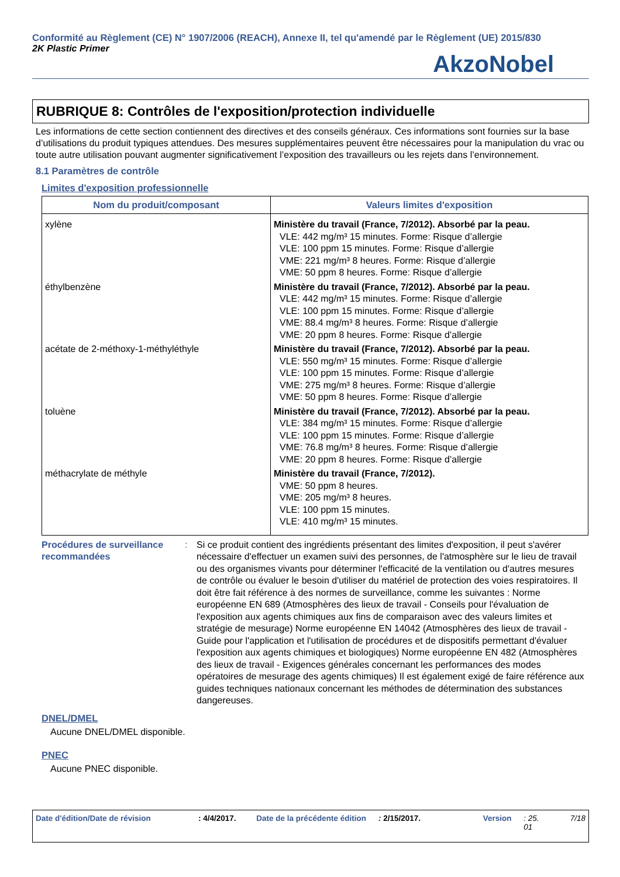Conformité au Règlement (CE) N° 1907/2006 (REACH), Annexe II, tel qu'amendé par le Règlement (UE) 2015/830
2K Plastic Primer AkzoNobel
RUBRIQUE 8: Contrôles de l'exposition/protection individuelle
Les informations de cette section contiennent des directives et des conseils généraux. Ces informations sont fournies sur la base d’utilisations du produit typiques attendues. Des mesures supplémentaires peuvent être nécessaires pour la manipulation du vrac ou toute autre utilisation pouvant augmenter significativement l’exposition des travailleurs ou les rejets dans l’environnement.
8.1 Paramètres de contrôle
Limites d'exposition professionnelle
| Nom du produit/composant | Valeurs limites d'exposition |
| --- | --- |
| xylène | Ministère du travail (France, 7/2012). Absorbé par la peau. VLE: 442 mg/m³ 15 minutes. Forme: Risque d’allergie VLE: 100 ppm 15 minutes. Forme: Risque d’allergie VME: 221 mg/m³ 8 heures. Forme: Risque d’allergie VME: 50 ppm 8 heures. Forme: Risque d’allergie |
| éthylbenzène | Ministère du travail (France, 7/2012). Absorbé par la peau. VLE: 442 mg/m³ 15 minutes. Forme: Risque d’allergie VLE: 100 ppm 15 minutes. Forme: Risque d’allergie VME: 88.4 mg/m³ 8 heures. Forme: Risque d’allergie VME: 20 ppm 8 heures. Forme: Risque d’allergie |
| acétate de 2-méthoxy-1-méthyléthyle | Ministère du travail (France, 7/2012). Absorbé par la peau. VLE: 550 mg/m³ 15 minutes. Forme: Risque d’allergie VLE: 100 ppm 15 minutes. Forme: Risque d’allergie VME: 275 mg/m³ 8 heures. Forme: Risque d’allergie VME: 50 ppm 8 heures. Forme: Risque d’allergie |
| toluène | Ministère du travail (France, 7/2012). Absorbé par la peau. VLE: 384 mg/m³ 15 minutes. Forme: Risque d’allergie VLE: 100 ppm 15 minutes. Forme: Risque d’allergie VME: 76.8 mg/m³ 8 heures. Forme: Risque d’allergie VME: 20 ppm 8 heures. Forme: Risque d’allergie |
| méthacrylate de méthyle | Ministère du travail (France, 7/2012). VME: 50 ppm 8 heures. VME: 205 mg/m³ 8 heures. VLE: 100 ppm 15 minutes. VLE: 410 mg/m³ 15 minutes. |
Procédures de surveillance recommandées
: Si ce produit contient des ingrédients présentant des limites d'exposition, il peut s'avérer nécessaire d'effectuer un examen suivi des personnes, de l'atmosphère sur le lieu de travail ou des organismes vivants pour déterminer l'efficacité de la ventilation ou d'autres mesures de contrôle ou évaluer le besoin d'utiliser du matériel de protection des voies respiratoires. Il doit être fait référence à des normes de surveillance, comme les suivantes : Norme européenne EN 689 (Atmosphères des lieux de travail - Conseils pour l'évaluation de l'exposition aux agents chimiques aux fins de comparaison avec des valeurs limites et stratégie de mesurage) Norme européenne EN 14042 (Atmosphères des lieux de travail - Guide pour l'application et l'utilisation de procédures et de dispositifs permettant d'évaluer l'exposition aux agents chimiques et biologiques) Norme européenne EN 482 (Atmosphères des lieux de travail - Exigences générales concernant les performances des modes opératoires de mesurage des agents chimiques) Il est également exigé de faire référence aux guides techniques nationaux concernant les méthodes de détermination des substances dangereuses.
DNEL/DMEL
Aucune DNEL/DMEL disponible.
PNEC
Aucune PNEC disponible.
Date d'édition/Date de révision: 4/4/2017. Date de la précédente édition: 2/15/2017. Version: 25.
01 7/18